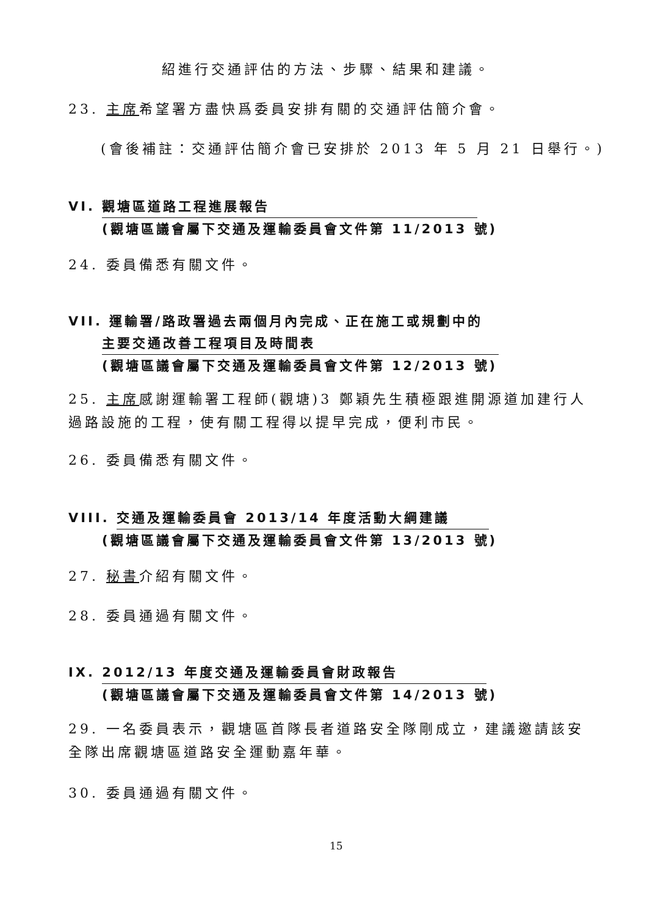紹進行交通評估的方法、步驟、結果和建議。
23. 主席希望署方盡快爲委員安排有關的交通評估簡介會。
(會後補註：交通評估簡介會已安排於 2013 年 5 月 21 日舉行。)
VI. 觀塘區道路工程進展報告
(觀塘區議會屬下交通及運輸委員會文件第 11/2013 號)
24. 委員備悉有關文件。
VII. 運輸署/路政署過去兩個月內完成、正在施工或規劃中的
主要交通改善工程項目及時間表
(觀塘區議會屬下交通及運輸委員會文件第 12/2013 號)
25. 主席感謝運輸署工程師(觀塘)3 鄭穎先生積極跟進開源道加建行人過路設施的工程，使有關工程得以提早完成，便利市民。
26. 委員備悉有關文件。
VIII. 交通及運輸委員會 2013/14 年度活動大綱建議
(觀塘區議會屬下交通及運輸委員會文件第 13/2013 號)
27. 秘書介紹有關文件。
28. 委員通過有關文件。
IX. 2012/13 年度交通及運輸委員會財政報告
(觀塘區議會屬下交通及運輸委員會文件第 14/2013 號)
29. 一名委員表示，觀塘區首隊長者道路安全隊剛成立，建議邀請該安全隊出席觀塘區道路安全運動嘉年華。
30. 委員通過有關文件。
15